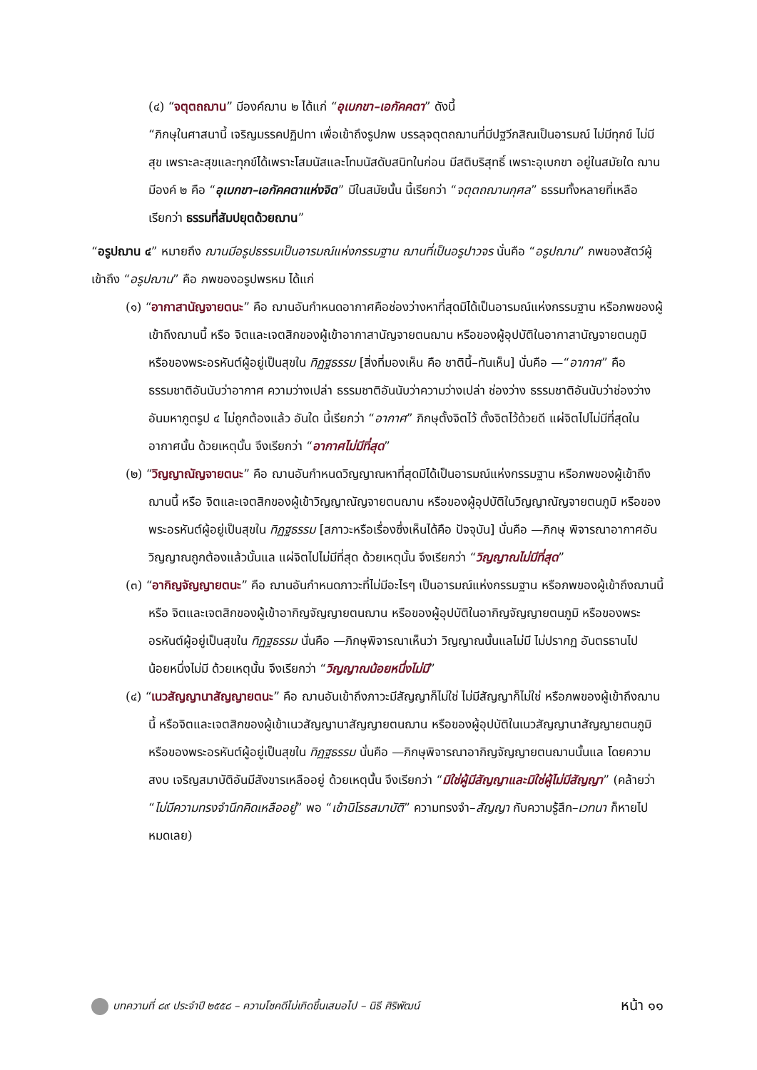(๔) “จตุตถฌาน” มีองค์ฌาน ๒ ได้แก่ “อุเบกขา–เอกัคคตา” ดังนี้
“ภิกษุในศาสนานี้ เจริญมรรคปฏิปทา เพื่อเข้าถึงรูปภพ บรรลุจตุตถฌานที่มีปฐวีกสิณเป็นอารมณ์ ไม่มีทุกข์ ไม่มีสุข เพราะละสุขและทุกข์ได้เพราะโสมนัสและโทมนัสดับสนิทในก่อน มีสติบริสุทธิ์ เพราะอุเบกขา อยู่ในสมัยใด ฌานมีองค์ ๒ คือ “อุเบกขา–เอกัคคตาแห่งจิต” มีในสมัยนั้น นี้เรียกว่า “จตุตถฌานกุศล” ธรรมทั้งหลายที่เหลือ เรียกว่า ธรรมที่สัมปยุตด้วยฌาน”
“อรูปฌาน ๔” หมายถึง ฌานมีอรูปธรรมเป็นอารมณ์แห่งกรรมฐาน ฌานที่เป็นอรูปาวจร นั่นคือ “อรูปฌาน” ภพของสัตว์ผู้เข้าถึง “อรูปฌาน” คือ ภพของอรูปพรหม ได้แก่
(๑) “อากาสานัญจายตนะ” คือ ฌานอันกำหนดอากาศคือช่องว่างหาที่สุดมิได้เป็นอารมณ์แห่งกรรมฐาน หรือภพของผู้เข้าถึงฌานนี้ หรือ จิตและเจตสิกของผู้เข้าอากาสานัญจายตนฌาน หรือของผู้อุปบัติในอากาสานัญจายตนภูมิ หรือของพระอรหันต์ผู้อยู่เป็นสุขใน ทิฏฐธรรม [สิ่งที่มองเห็น คือ ชาตินี้–ทันเห็น] นั่นคือ —“อากาศ” คือ ธรรมชาติอันนับว่าอากาศ ความว่างเปล่า ธรรมชาติอันนับว่าความว่างเปล่า ช่องว่าง ธรรมชาติอันนับว่าช่องว่าง อันมหาภูตรูป ๔ ไม่ถูกต้องแล้ว อันใด นี้เรียกว่า “อากาศ” ภิกษุตั้งจิตไว้ ตั้งจิตไว้ด้วยดี แผ่จิตไปไม่มีที่สุดในอากาศนั้น ด้วยเหตุนั้น จึงเรียกว่า “อากาศไม่มีที่สุด”
(๒) “วิญญาณัญจายตนะ” คือ ฌานอันกำหนดวิญญาณหาที่สุดมิได้เป็นอารมณ์แห่งกรรมฐาน หรือภพของผู้เข้าถึงฌานนี้ หรือ จิตและเจตสิกของผู้เข้าวิญญาณัญจายตนฌาน หรือของผู้อุปบัติในวิญญาณัญจายตนภูมิ หรือของพระอรหันต์ผู้อยู่เป็นสุขใน ทิฏฐธรรม [สภาวะหรือเรื่องซึ่งเห็นได้คือ ปัจจุบัน] นั่นคือ —ภิกษุ พิจารณาอากาศอันวิญญาณถูกต้องแล้วนั้นแล แผ่จิตไปไม่มีที่สุด ด้วยเหตุนั้น จึงเรียกว่า “วิญญาณไม่มีที่สุด”
(๓) “อากิญจัญญายตนะ” คือ ฌานอันกำหนดภาวะที่ไม่มีอะไรๆ เป็นอารมณ์แห่งกรรมฐาน หรือภพของผู้เข้าถึงฌานนี้ หรือ จิตและเจตสิกของผู้เข้าอากิญจัญญายตนฌาน หรือของผู้อุปบัติในอากิญจัญญายตนภูมิ หรือของพระอรหันต์ผู้อยู่เป็นสุขใน ทิฏฐธรรม นั่นคือ —ภิกษุพิจารณาเห็นว่า วิญญาณนั้นแลไม่มี ไม่ปรากฏ อันตรธานไป น้อยหนึ่งไม่มี ด้วยเหตุนั้น จึงเรียกว่า “วิญญาณน้อยหนึ่งไม่มี”
(๔) “เนวสัญญานาสัญญายตนะ” คือ ฌานอันเข้าถึงภาวะมีสัญญาก็ไม่ใช่ ไม่มีสัญญาก็ไม่ใช่ หรือภพของผู้เข้าถึงฌานนี้ หรือจิตและเจตสิกของผู้เข้าเนวสัญญานาสัญญายตนฌาน หรือของผู้อุปบัติในเนวสัญญานาสัญญายตนภูมิหรือของพระอรหันต์ผู้อยู่เป็นสุขใน ทิฏฐธรรม นั่นคือ —ภิกษุพิจารณาอากิญจัญญายตนฌานนั้นแล โดยความสงบ เจริญสมาบัติอันมีสังขารเหลืออยู่ ด้วยเหตุนั้น จึงเรียกว่า “มิใช่ผู้มีสัญญาและมิใช่ผู้ไม่มีสัญญา” (คล้ายว่า “ไม่มีความทรงจำนึกคิดเหลืออยู่” พอ “เข้านิโรธสมาบัติ” ความทรงจำ–สัญญา กับความรู้สึก–เวทนา ก็หายไปหมดเลย)
บทความที่ ๘๙ ประจำปี ๒๕๕๘ – ความโชคดีไม่เกิดขึ้นเสมอไป – นิธี ศิริพัฒน์ หน้า ๑๑